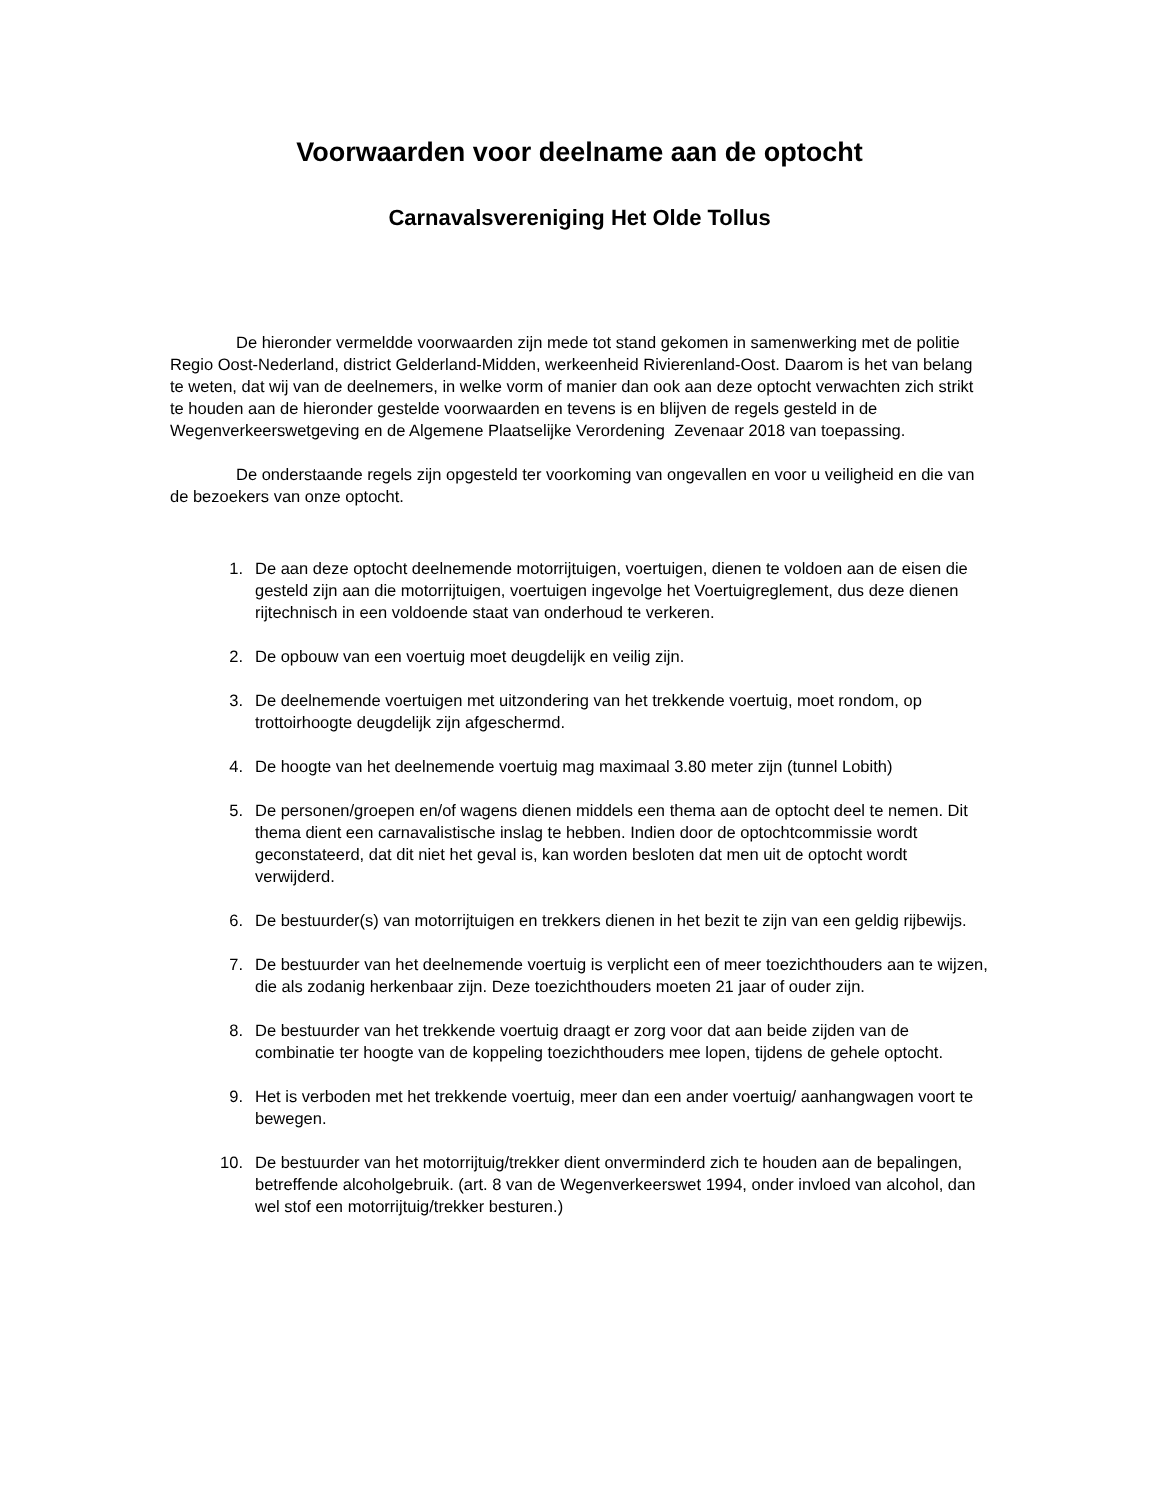Voorwaarden voor deelname aan de optocht
Carnavalsvereniging Het Olde Tollus
De hieronder vermeldde voorwaarden zijn mede tot stand gekomen in samenwerking met de politie Regio Oost-Nederland, district Gelderland-Midden, werkeenheid Rivierenland-Oost. Daarom is het van belang te weten, dat wij van de deelnemers, in welke vorm of manier dan ook aan deze optocht verwachten zich strikt te houden aan de hieronder gestelde voorwaarden en tevens is en blijven de regels gesteld in de Wegenverkeerswetgeving en de Algemene Plaatselijke Verordening Zevenaar 2018 van toepassing.
De onderstaande regels zijn opgesteld ter voorkoming van ongevallen en voor u veiligheid en die van de bezoekers van onze optocht.
1. De aan deze optocht deelnemende motorrijtuigen, voertuigen, dienen te voldoen aan de eisen die gesteld zijn aan die motorrijtuigen, voertuigen ingevolge het Voertuigreglement, dus deze dienen rijtechnisch in een voldoende staat van onderhoud te verkeren.
2. De opbouw van een voertuig moet deugdelijk en veilig zijn.
3. De deelnemende voertuigen met uitzondering van het trekkende voertuig, moet rondom, op trottoirhoogte deugdelijk zijn afgeschermd.
4. De hoogte van het deelnemende voertuig mag maximaal 3.80 meter zijn (tunnel Lobith)
5. De personen/groepen en/of wagens dienen middels een thema aan de optocht deel te nemen. Dit thema dient een carnavalistische inslag te hebben. Indien door de optochtcommissie wordt geconstateerd, dat dit niet het geval is, kan worden besloten dat men uit de optocht wordt verwijderd.
6. De bestuurder(s) van motorrijtuigen en trekkers dienen in het bezit te zijn van een geldig rijbewijs.
7. De bestuurder van het deelnemende voertuig is verplicht een of meer toezichthouders aan te wijzen, die als zodanig herkenbaar zijn. Deze toezichthouders moeten 21 jaar of ouder zijn.
8. De bestuurder van het trekkende voertuig draagt er zorg voor dat aan beide zijden van de combinatie ter hoogte van de koppeling toezichthouders mee lopen, tijdens de gehele optocht.
9. Het is verboden met het trekkende voertuig, meer dan een ander voertuig/ aanhangwagen voort te bewegen.
10. De bestuurder van het motorrijtuig/trekker dient onverminderd zich te houden aan de bepalingen, betreffende alcoholgebruik. (art. 8 van de Wegenverkeerswet 1994, onder invloed van alcohol, dan wel stof een motorrijtuig/trekker besturen.)